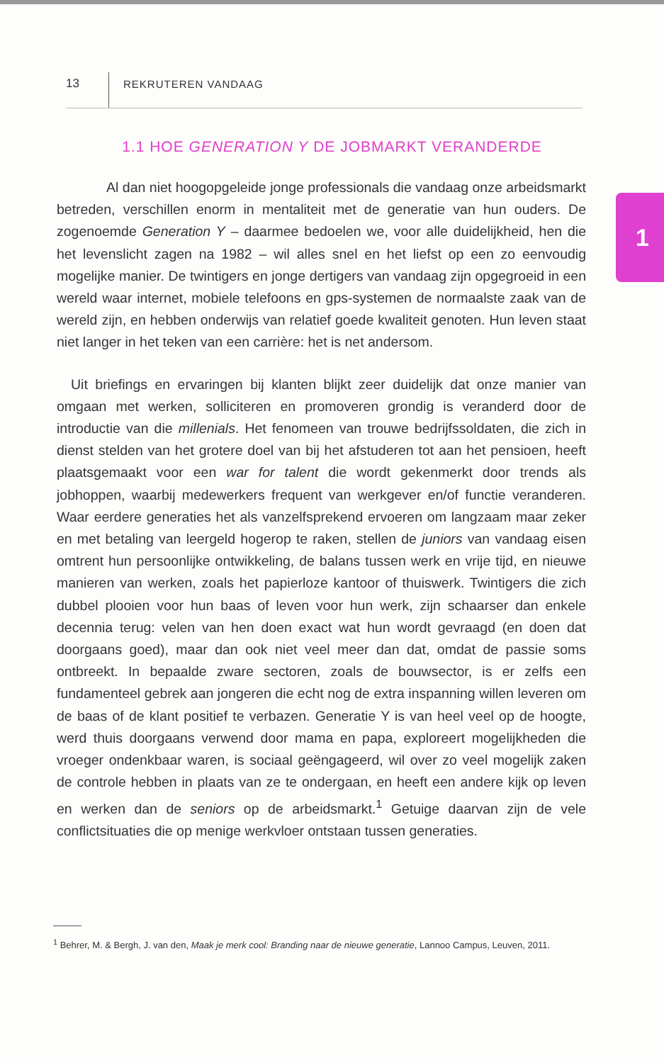13 REKRUTEREN VANDAAG
1.1 HOE GENERATION Y DE JOBMARKT VERANDERDE
1
Al dan niet hoogopgeleide jonge professionals die vandaag onze arbeidsmarkt betreden, verschillen enorm in mentaliteit met de generatie van hun ouders. De zogenoemde Generation Y – daarmee bedoelen we, voor alle duidelijkheid, hen die het levenslicht zagen na 1982 – wil alles snel en het liefst op een zo eenvoudig mogelijke manier. De twintigers en jonge dertigers van vandaag zijn opgegroeid in een wereld waar internet, mobiele telefoons en gps-systemen de normaalste zaak van de wereld zijn, en hebben onderwijs van relatief goede kwaliteit genoten. Hun leven staat niet langer in het teken van een carrière: het is net andersom.
Uit briefings en ervaringen bij klanten blijkt zeer duidelijk dat onze manier van omgaan met werken, solliciteren en promoveren grondig is veranderd door de introductie van die millenials. Het fenomeen van trouwe bedrijfssoldaten, die zich in dienst stelden van het grotere doel van bij het afstuderen tot aan het pensioen, heeft plaatsgemaakt voor een war for talent die wordt gekenmerkt door trends als jobhoppen, waarbij medewerkers frequent van werkgever en/of functie veranderen. Waar eerdere generaties het als vanzelfsprekend ervoeren om langzaam maar zeker en met betaling van leergeld hogerop te raken, stellen de juniors van vandaag eisen omtrent hun persoonlijke ontwikkeling, de balans tussen werk en vrije tijd, en nieuwe manieren van werken, zoals het papierloze kantoor of thuiswerk. Twintigers die zich dubbel plooien voor hun baas of leven voor hun werk, zijn schaarser dan enkele decennia terug: velen van hen doen exact wat hun wordt gevraagd (en doen dat doorgaans goed), maar dan ook niet veel meer dan dat, omdat de passie soms ontbreekt. In bepaalde zware sectoren, zoals de bouwsector, is er zelfs een fundamenteel gebrek aan jongeren die echt nog de extra inspanning willen leveren om de baas of de klant positief te verbazen. Generatie Y is van heel veel op de hoogte, werd thuis doorgaans verwend door mama en papa, exploreert mogelijkheden die vroeger ondenkbaar waren, is sociaal geëngageerd, wil over zo veel mogelijk zaken de controle hebben in plaats van ze te ondergaan, en heeft een andere kijk op leven en werken dan de seniors op de arbeidsmarkt.<sup>1</sup> Getuige daarvan zijn de vele conflictsituaties die op menige werkvloer ontstaan tussen generaties.
<sup>1</sup> Behrer, M. & Bergh, J. van den, Maak je merk cool: Branding naar de nieuwe generatie, Lannoo Campus, Leuven, 2011.